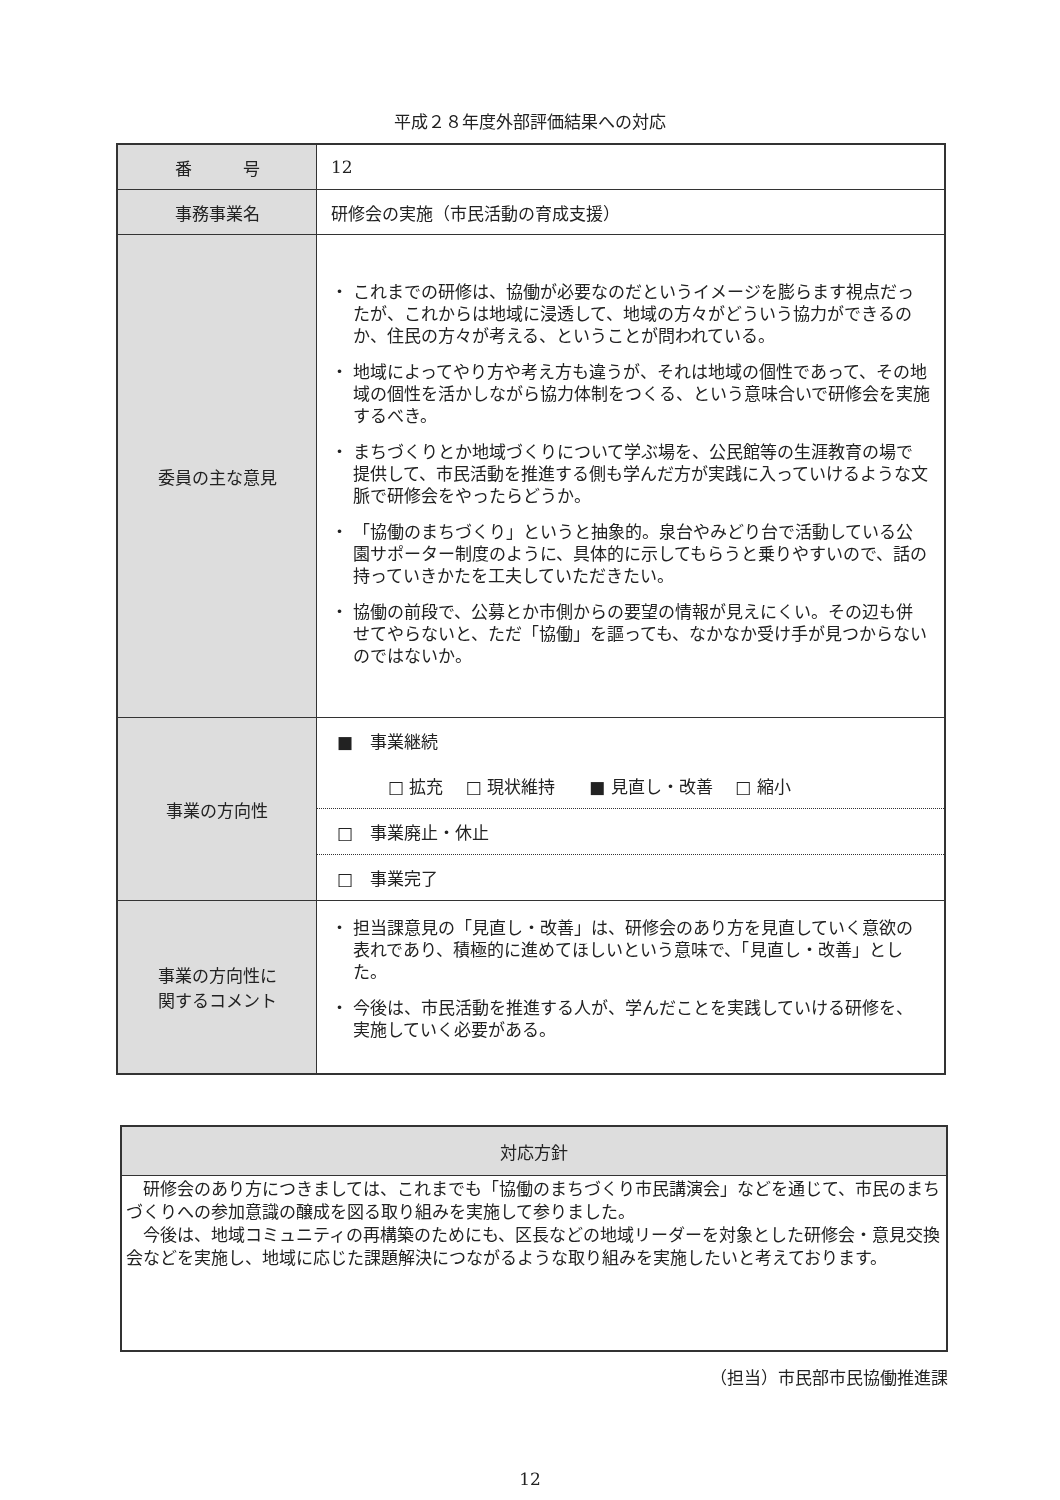平成２８年度外部評価結果への対応
| 番 号 | 12 |
| 事務事業名 | 研修会の実施（市民活動の育成支援） |
| 委員の主な意見 | ・ これまでの研修は、協働が必要なのだというイメージを膨らます視点だったが、これからは地域に浸透して、地域の方々がどういう協力ができるのか、住民の方々が考える、ということが問われている。 ・ 地域によってやり方や考え方も違うが、それは地域の個性であって、その地域の個性を活かしながら協力体制をつくる、という意味合いで研修会を実施するべき。 ・ まちづくりとか地域づくりについて学ぶ場を、公民館等の生涯教育の場で提供して、市民活動を推進する側も学んだ方が実践に入っていけるような文脈で研修会をやったらどうか。 ・ 「協働のまちづくり」というと抽象的。泉台やみどり台で活動している公園サポーター制度のように、具体的に示してもらうと乗りやすいので、話の持っていきかたを工夫していただきたい。 ・ 協働の前段で、公募とか市側からの要望の情報が見えにくい。その辺も併せてやらないと、ただ「協働」を謳っても、なかなか受け手が見つからないのではないか。 |
| 事業の方向性 | ■ 事業継続 □ 拡充 □ 現状維持 ■ 見直し・改善 □ 縮小 □ 事業廃止・休止 □ 事業完了 |
| 事業の方向性に 関するコメント | ・ 担当課意見の「見直し・改善」は、研修会のあり方を見直していく意欲の表れであり、積極的に進めてほしいという意味で、「見直し・改善」とした。 ・ 今後は、市民活動を推進する人が、学んだことを実践していける研修を、実施していく必要がある。 |
| 対応方針 |
| --- |
| 研修会のあり方につきましては、これまでも「協働のまちづくり市民講演会」などを通じて、市民のまちづくりへの参加意識の醸成を図る取り組みを実施して参りました。 今後は、地域コミュニティの再構築のためにも、区長などの地域リーダーを対象とした研修会・意見交換会などを実施し、地域に応じた課題解決につながるような取り組みを実施したいと考えております。 |
（担当）市民部市民協働推進課
12